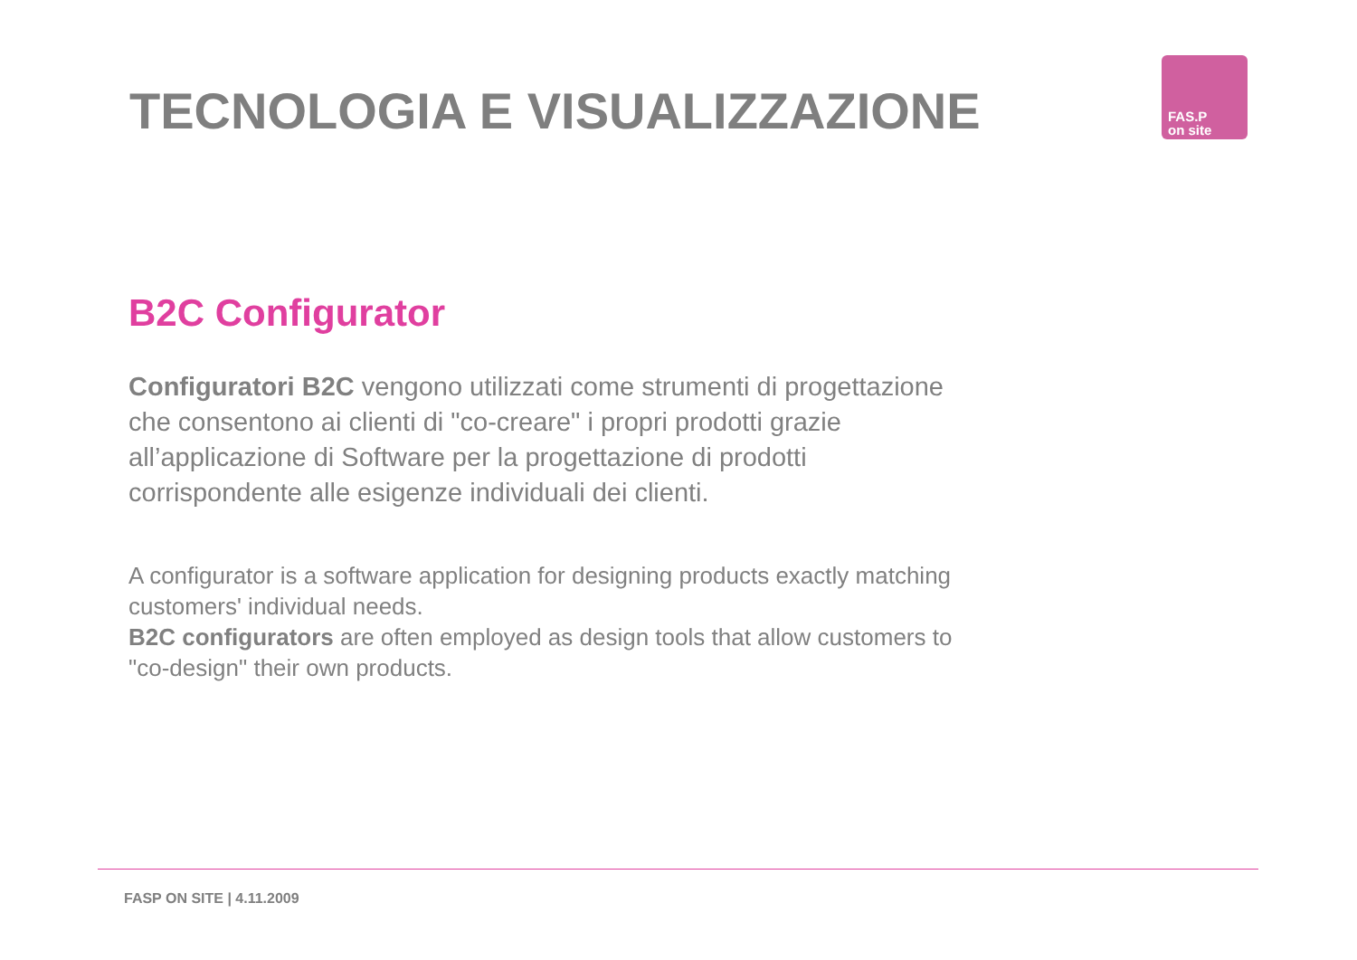TECNOLOGIA E VISUALIZZAZIONE
FAS.P
on site
B2C Configurator
Configuratori B2C vengono utilizzati come strumenti di progettazione che consentono ai clienti di "co-creare" i propri prodotti grazie all’applicazione di Software per la progettazione di prodotti corrispondente alle esigenze individuali dei clienti.
A configurator is a software application for designing products exactly matching customers' individual needs.
B2C configurators are often employed as design tools that allow customers to "co-design" their own products.
FASP ON SITE | 4.11.2009